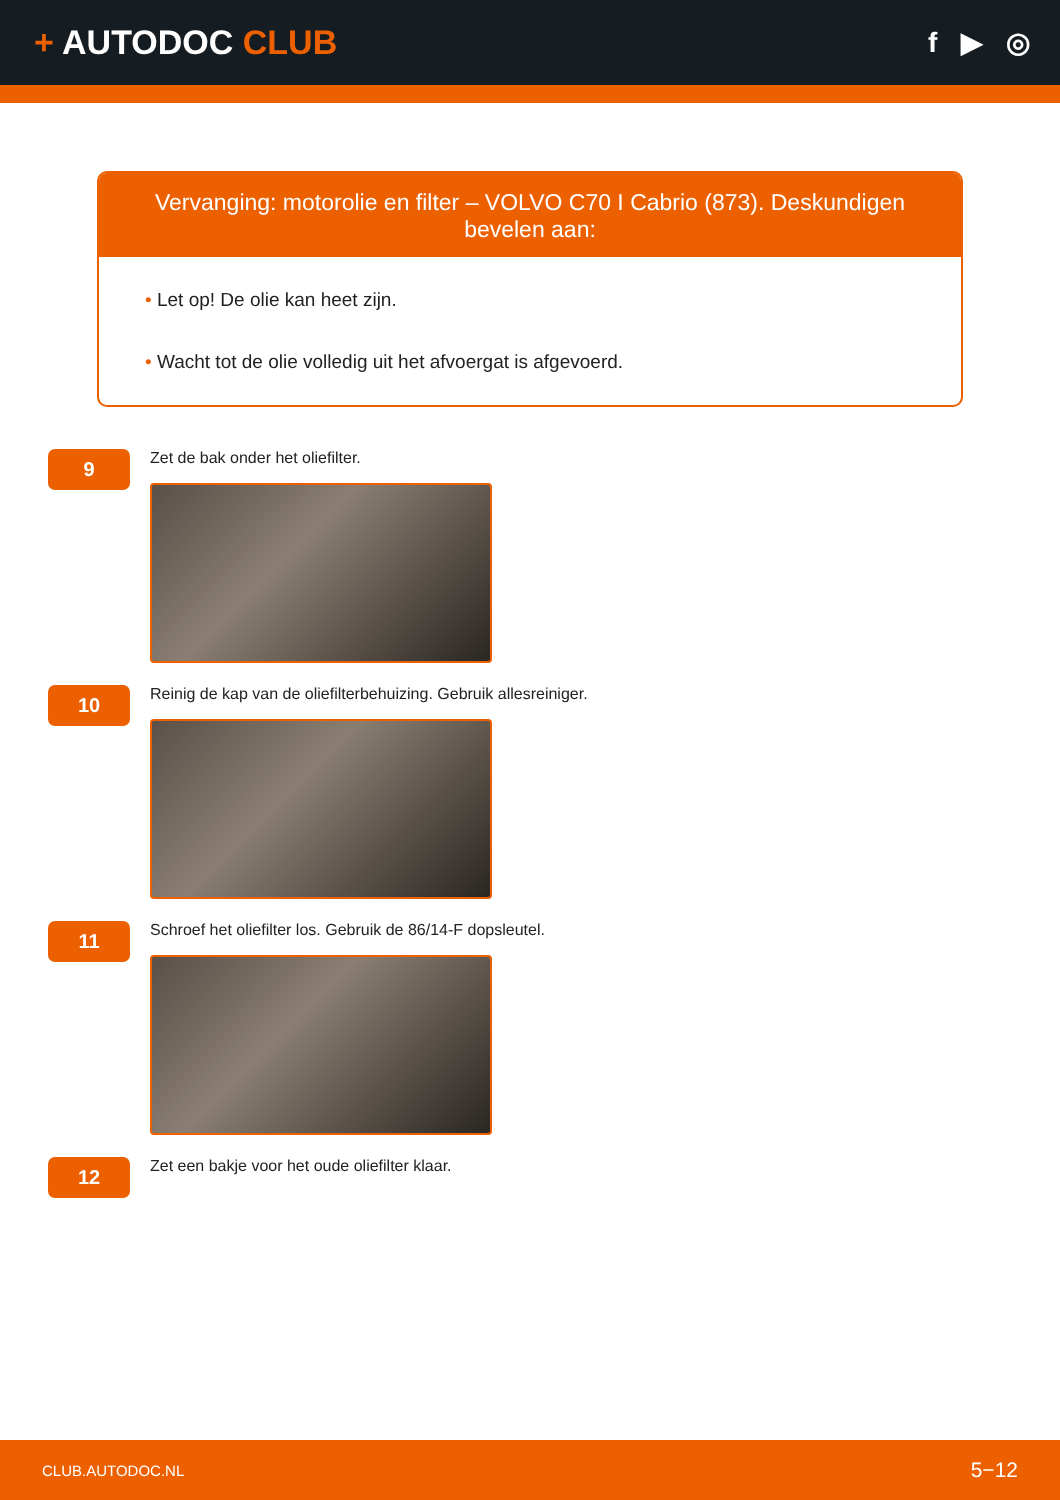+ AUTODOC CLUB
f ▶ ◎
Vervanging: motorolie en filter – VOLVO C70 I Cabrio (873). Deskundigen bevelen aan:
• Let op! De olie kan heet zijn.
• Wacht tot de olie volledig uit het afvoergat is afgevoerd.
9
Zet de bak onder het oliefilter.
10
Reinig de kap van de oliefilterbehuizing. Gebruik allesreiniger.
11
Schroef het oliefilter los. Gebruik de 86/14-F dopsleutel.
12
Zet een bakje voor het oude oliefilter klaar.
CLUB.AUTODOC.NL 5−12